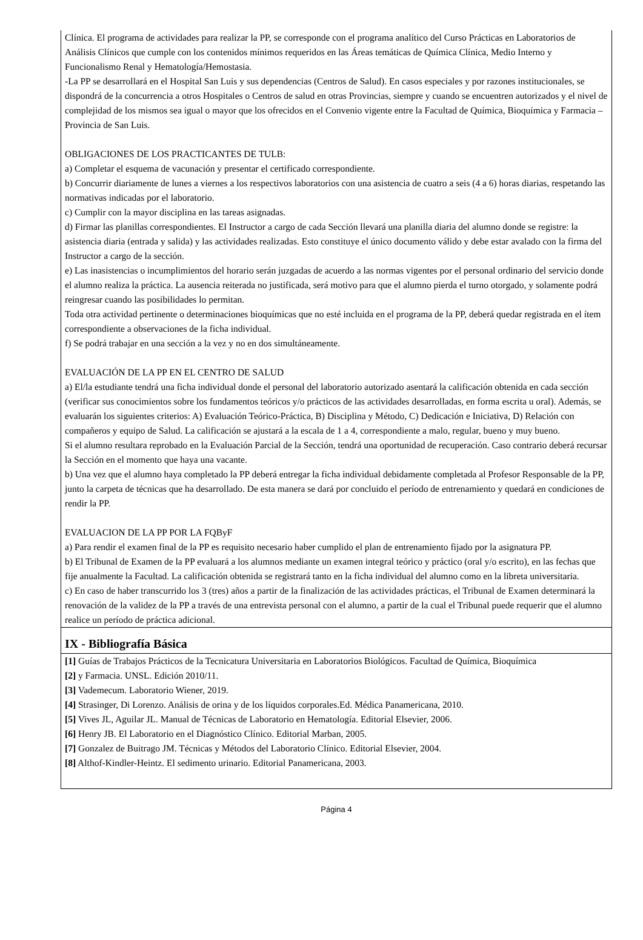Clínica. El programa de actividades para realizar la PP, se corresponde con el programa analítico del Curso Prácticas en Laboratorios de Análisis Clínicos que cumple con los contenidos mínimos requeridos en las Áreas temáticas de Química Clínica, Medio Interno y Funcionalismo Renal y Hematología/Hemostasia.
-La PP se desarrollará en el Hospital San Luis y sus dependencias (Centros de Salud). En casos especiales y por razones institucionales, se dispondrá de la concurrencia a otros Hospitales o Centros de salud en otras Provincias, siempre y cuando se encuentren autorizados y el nivel de complejidad de los mismos sea igual o mayor que los ofrecidos en el Convenio vigente entre la Facultad de Química, Bioquímica y Farmacia – Provincia de San Luis.
OBLIGACIONES DE LOS PRACTICANTES DE TULB:
a) Completar el esquema de vacunación y presentar el certificado correspondiente.
b) Concurrir diariamente de lunes a viernes a los respectivos laboratorios con una asistencia de cuatro a seis (4 a 6) horas diarias, respetando las normativas indicadas por el laboratorio.
c) Cumplir con la mayor disciplina en las tareas asignadas.
d) Firmar las planillas correspondientes. El Instructor a cargo de cada Sección llevará una planilla diaria del alumno donde se registre: la asistencia diaria (entrada y salida) y las actividades realizadas. Esto constituye el único documento válido y debe estar avalado con la firma del Instructor a cargo de la sección.
e) Las inasistencias o incumplimientos del horario serán juzgadas de acuerdo a las normas vigentes por el personal ordinario del servicio donde el alumno realiza la práctica. La ausencia reiterada no justificada, será motivo para que el alumno pierda el turno otorgado, y solamente podrá reingresar cuando las posibilidades lo permitan.
Toda otra actividad pertinente o determinaciones bioquímicas que no esté incluida en el programa de la PP, deberá quedar registrada en el ítem correspondiente a observaciones de la ficha individual.
f) Se podrá trabajar en una sección a la vez y no en dos simultáneamente.
EVALUACIÓN DE LA PP EN EL CENTRO DE SALUD
a) El/la estudiante tendrá una ficha individual donde el personal del laboratorio autorizado asentará la calificación obtenida en cada sección (verificar sus conocimientos sobre los fundamentos teóricos y/o prácticos de las actividades desarrolladas, en forma escrita u oral). Además, se evaluarán los siguientes criterios: A) Evaluación Teórico-Práctica, B) Disciplina y Método, C) Dedicación e Iniciativa, D) Relación con compañeros y equipo de Salud. La calificación se ajustará a la escala de 1 a 4, correspondiente a malo, regular, bueno y muy bueno.
Si el alumno resultara reprobado en la Evaluación Parcial de la Sección, tendrá una oportunidad de recuperación. Caso contrario deberá recursar la Sección en el momento que haya una vacante.
b) Una vez que el alumno haya completado la PP deberá entregar la ficha individual debidamente completada al Profesor Responsable de la PP, junto la carpeta de técnicas que ha desarrollado. De esta manera se dará por concluido el período de entrenamiento y quedará en condiciones de rendir la PP.
EVALUACION DE LA PP POR LA FQByF
a) Para rendir el examen final de la PP es requisito necesario haber cumplido el plan de entrenamiento fijado por la asignatura PP.
b) El Tribunal de Examen de la PP evaluará a los alumnos mediante un examen integral teórico y práctico (oral y/o escrito), en las fechas que fije anualmente la Facultad. La calificación obtenida se registrará tanto en la ficha individual del alumno como en la libreta universitaria.
c) En caso de haber transcurrido los 3 (tres) años a partir de la finalización de las actividades prácticas, el Tribunal de Examen determinará la renovación de la validez de la PP a través de una entrevista personal con el alumno, a partir de la cual el Tribunal puede requerir que el alumno realice un período de práctica adicional.
IX - Bibliografía Básica
[1] Guías de Trabajos Prácticos de la Tecnicatura Universitaria en Laboratorios Biológicos. Facultad de Química, Bioquímica
[2] y Farmacia. UNSL. Edición 2010/11.
[3] Vademecum. Laboratorio Wiener, 2019.
[4] Strasinger, Di Lorenzo. Análisis de orina y de los líquidos corporales.Ed. Médica Panamericana, 2010.
[5] Vives JL, Aguilar JL. Manual de Técnicas de Laboratorio en Hematología. Editorial Elsevier, 2006.
[6] Henry JB. El Laboratorio en el Diagnóstico Clínico. Editorial Marban, 2005.
[7] Gonzalez de Buitrago JM. Técnicas y Métodos del Laboratorio Clínico. Editorial Elsevier, 2004.
[8] Althof-Kindler-Heintz. El sedimento urinario. Editorial Panamericana, 2003.
Página 4